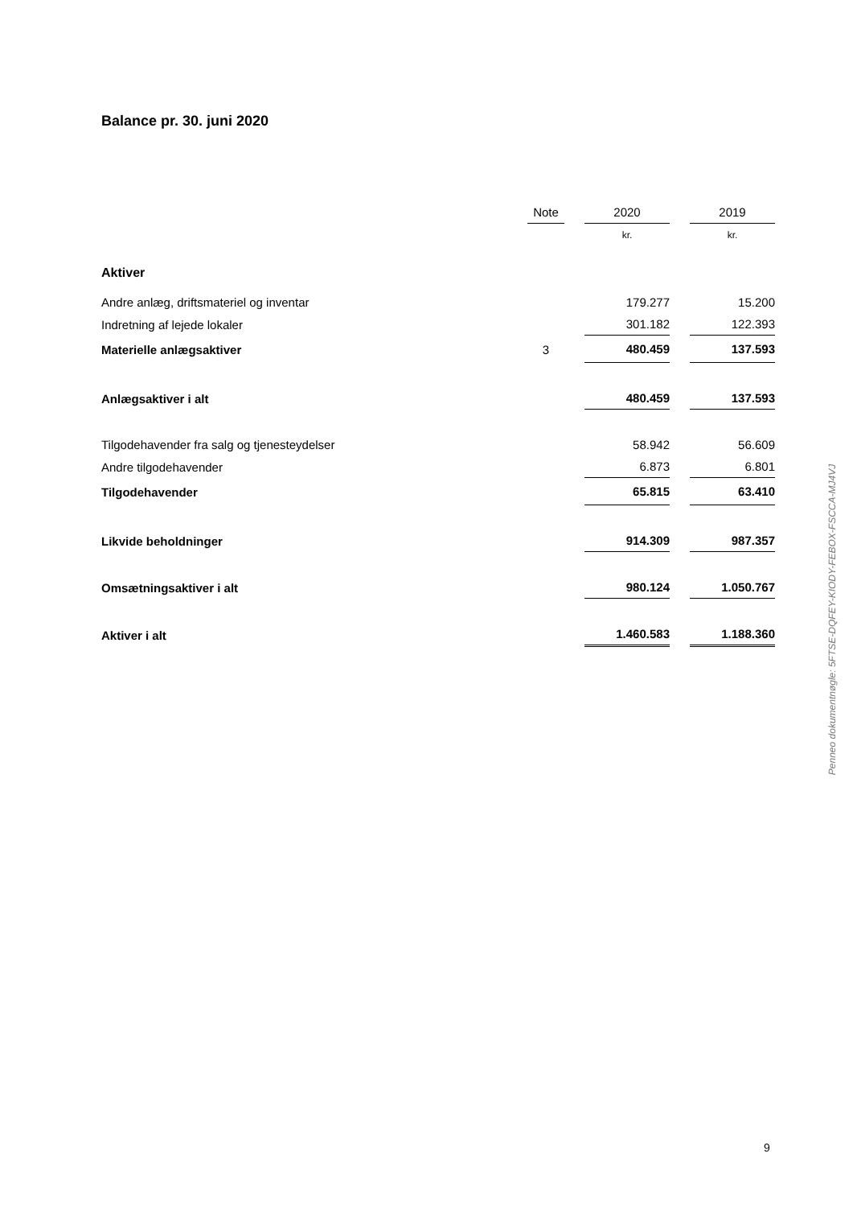Balance pr. 30. juni 2020
| | Note | | 2020 | | 2019 |
| --- | --- | --- | --- | --- | --- |
| | | | kr. | | kr. |
| Aktiver | | | | | |
| Andre anlæg, driftsmateriel og inventar | | | 179.277 | | 15.200 |
| Indretning af lejede lokaler | | | 301.182 | | 122.393 |
| Materielle anlægsaktiver | 3 | | 480.459 | | 137.593 |
| Anlægsaktiver i alt | | | 480.459 | | 137.593 |
| Tilgodehavender fra salg og tjenesteydelser | | | 58.942 | | 56.609 |
| Andre tilgodehavender | | | 6.873 | | 6.801 |
| Tilgodehavender | | | 65.815 | | 63.410 |
| Likvide beholdninger | | | 914.309 | | 987.357 |
| Omsætningsaktiver i alt | | | 980.124 | | 1.050.767 |
| Aktiver i alt | | | 1.460.583 | | 1.188.360 |
Penneo dokumentnøgle: 5FTSE-DQFEY-KIODY-FEBOX-FSCCA-MJ4VJ
9